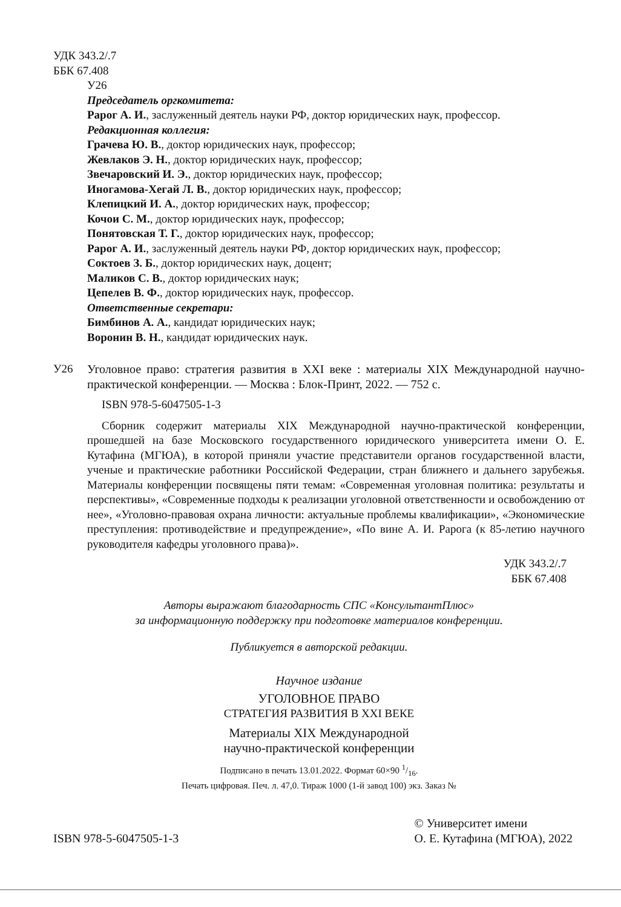УДК 343.2/.7
ББК 67.408
У26
Председатель оргкомитета:
Рарог А. И., заслуженный деятель науки РФ, доктор юридических наук, профессор.
Редакционная коллегия:
Грачева Ю. В., доктор юридических наук, профессор;
Жевлаков Э. Н., доктор юридических наук, профессор;
Звечаровский И. Э., доктор юридических наук, профессор;
Иногамова-Хегай Л. В., доктор юридических наук, профессор;
Клепицкий И. А., доктор юридических наук, профессор;
Кочои С. М., доктор юридических наук, профессор;
Понятовская Т. Г., доктор юридических наук, профессор;
Рарог А. И., заслуженный деятель науки РФ, доктор юридических наук, профессор;
Соктоев З. Б., доктор юридических наук, доцент;
Маликов С. В., доктор юридических наук;
Цепелев В. Ф., доктор юридических наук, профессор.
Ответственные секретари:
Бимбинов А. А., кандидат юридических наук;
Воронин В. Н., кандидат юридических наук.
У26 Уголовное право: стратегия развития в XXI веке : материалы XIX Международной научно-практической конференции. — Москва : Блок-Принт, 2022. — 752 с.
ISBN 978-5-6047505-1-3
Сборник содержит материалы XIX Международной научно-практической конференции, прошедшей на базе Московского государственного юридического университета имени О. Е. Кутафина (МГЮА), в которой приняли участие представители органов государственной власти, ученые и практические работники Российской Федерации, стран ближнего и дальнего зарубежья. Материалы конференции посвящены пяти темам: «Современная уголовная политика: результаты и перспективы», «Современные подходы к реализации уголовной ответственности и освобождению от нее», «Уголовно-правовая охрана личности: актуальные проблемы квалификации», «Экономические преступления: противодействие и предупреждение», «По вине А. И. Рарога (к 85-летию научного руководителя кафедры уголовного права)».
УДК 343.2/.7
ББК 67.408
Авторы выражают благодарность СПС «КонсультантПлюс»
за информационную поддержку при подготовке материалов конференции.
Публикуется в авторской редакции.
Научное издание
УГОЛОВНОЕ ПРАВО
СТРАТЕГИЯ РАЗВИТИЯ В XXI ВЕКЕ
Материалы XIX Международной
научно-практической конференции
Подписано в печать 13.01.2022. Формат 60×90 1/16.
Печать цифровая. Печ. л. 47,0. Тираж 1000 (1-й завод 100) экз. Заказ №
ISBN 978-5-6047505-1-3 © Университет имени
О. Е. Кутафина (МГЮА), 2022